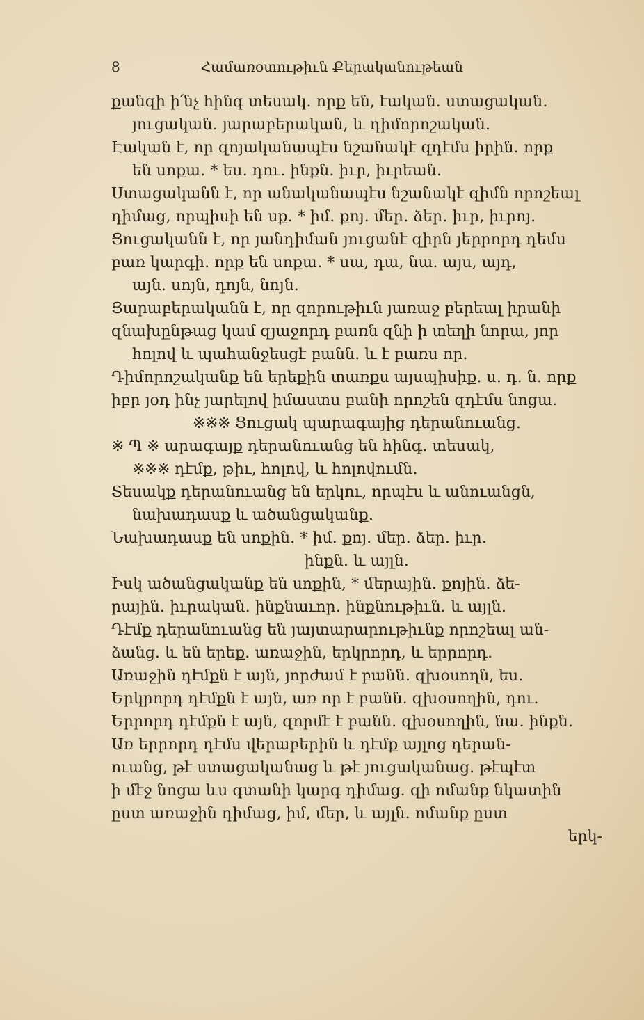8 Համառօտութիւն Քերականութեան
քանզի ի՛նչ հինգ տեսակ․ որք են, էական․ ստացական․
յուցական․ յարաբերական, և դիմորոշական․
Էական է, որ զոյականապէս նշանակէ զդէմս իրին․ որք
են սոքա․ * ես․ դու․ ինքն․ իւր, իւրեան․
Ստացականն է, որ անականապէս նշանակէ զիմն որոշեալ
դիմաց, որպիսի են սք․ * իմ․ քոյ․ մեր․ ձեր․ իւր, իւրոյ․
Ցուցականն է, որ յանդիման յուցանէ զիրն յերրորդ դեմս
բառ կարգի․ որք են սոքա․ * սա, դա, նա․ այս, այդ,
այն․ սոյն, դոյն, նոյն․
Յարաբերականն է, որ զորութիւն յառաջ բերեալ իրանի
զնախընթաց կամ զյաջորդ բառն զնի ի տեղի նորա, յոր
հոլով և պահանջեսցէ բանն․ և է բառս որ․
Դիմորոշականք են երեքին տառքս այսպիսիք․ ս․ դ․ ն․ որք
իբր յօդ ինչ յարելով իմաստս բանի որոշեն զդէմս նոցա․
※※※ Ցուցակ պարագայից դերանուանց․
※ Պ ※ արագայք դերանուանց են հինգ․ տեսակ,
※※※ դէմք, թիւ, հոլով, և հոլովումն․
Տեսակք դերանուանց են երկու, որպէս և անուանցն,
նախադասք և ածանցականք․
Նախադասք են սոքին․ * իմ․ քոյ․ մեր․ ձեր․ իւր․
ինքն․ և այլն․
Իսկ ածանցականք են սոքին, * մերային․ քոյին․ ձե-
րային․ իւրական․ ինքնաւոր․ ինքնութիւն․ և այլն․
Դէմք դերանուանց են յայտարարութիւնք որոշեալ ան-
ձանց․ և են երեք․ առաջին, երկրորդ, և երրորդ․
Առաջին դէմքն է այն, յորժամ է բանն․ զխօսողն, ես․
Երկրորդ դէմքն է այն, առ որ է բանն․ զխօսողին, դու․
Երրորդ դէմքն է այն, զորմէ է բանն․ զխօսողին, նա․ ինքն․
Առ երրորդ դէմս վերաբերին և դէմք այլոց դերան-
ուանց, թէ ստացականաց և թէ յուցականաց․ թէպէտ
ի մէջ նոցա ևս գտանի կարգ դիմաց․ զի ոմանք նկատին
ըստ առաջին դիմաց, իմ, մեր, և այլն․ ոմանք ըստ
երկ-